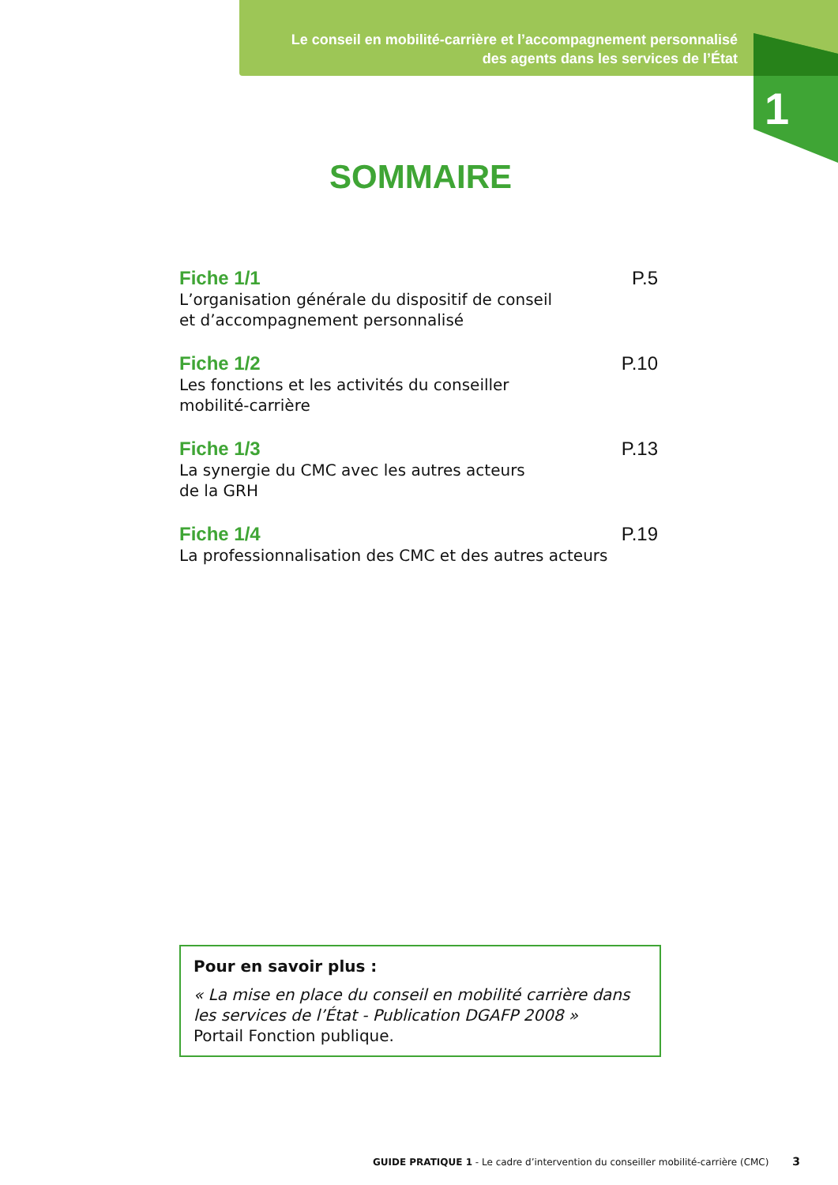Le conseil en mobilité-carrière et l’accompagnement personnalisé
des agents dans les services de l’État
1
SOMMAIRE
Fiche 1/1
L’organisation générale du dispositif de conseil
et d’accompagnement personnalisé
P.5
Fiche 1/2
Les fonctions et les activités du conseiller
mobilité-carrière
P.10
Fiche 1/3
La synergie du CMC avec les autres acteurs
de la GRH
P.13
Fiche 1/4
La professionnalisation des CMC et des autres acteurs
P.19
Pour en savoir plus :
« La mise en place du conseil en mobilité carrière dans les services de l’État - Publication DGAFP 2008 »
Portail Fonction publique.
GUIDE PRATIQUE 1 - Le cadre d’intervention du conseiller mobilité-carrière (CMC) 3